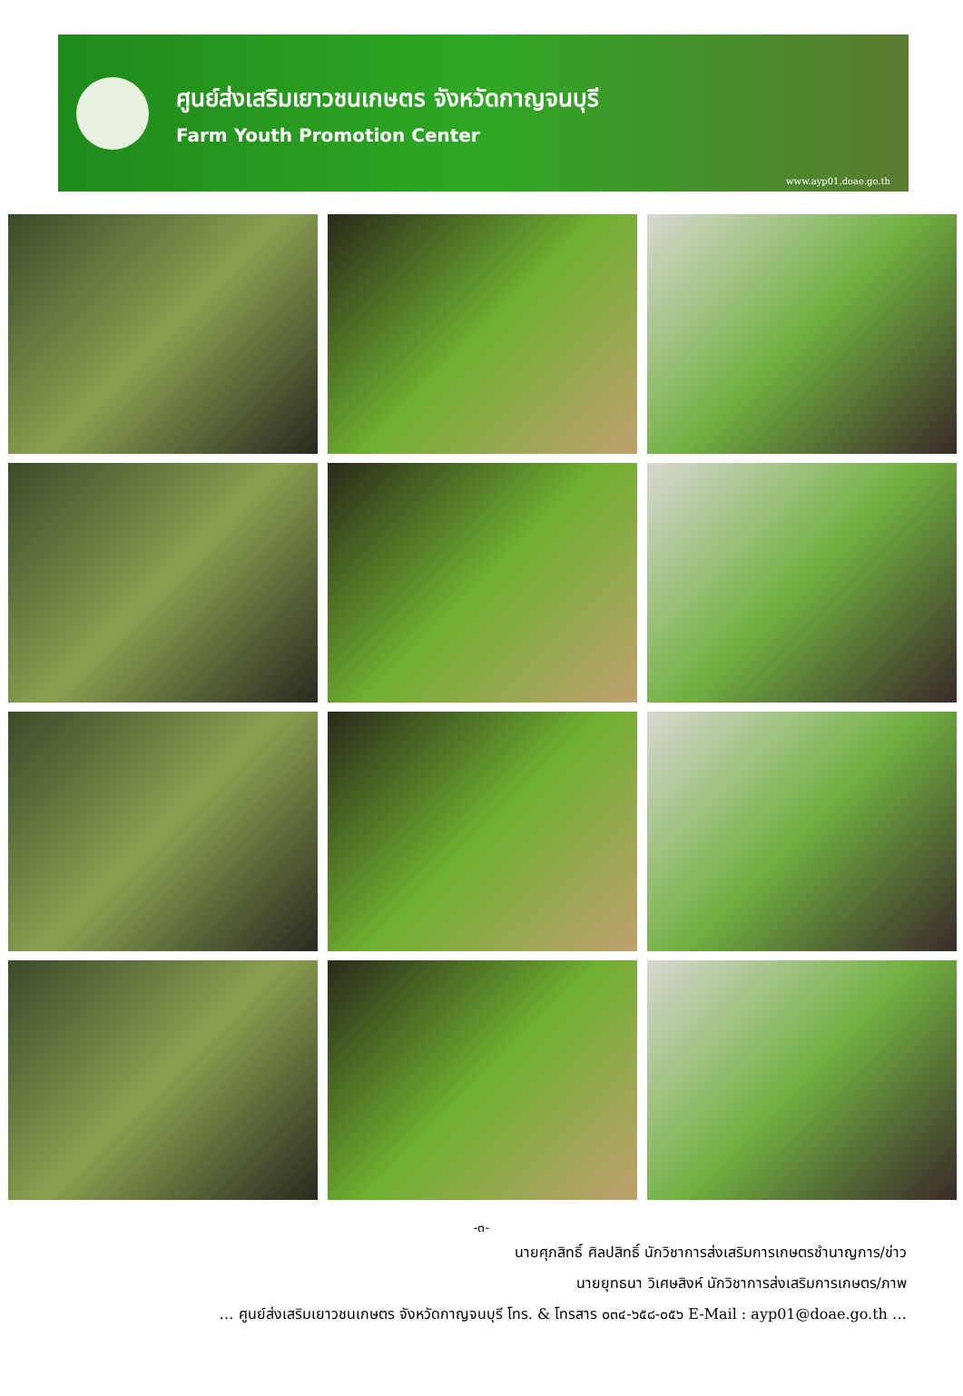ศูนย์ส่งเสริมเยาวชนเกษตร จังหวัดกาญจนบุรี
Farm Youth Promotion Center
www.ayp01.doae.go.th
-๓-
นายศุภสิทธิ์ ศิลปสิทธิ์ นักวิชาการส่งเสริมการเกษตรชำนาญการ/ข่าว
นายยุทธนา วิเศษสิงห์ นักวิชาการส่งเสริมการเกษตร/ภาพ
… ศูนย์ส่งเสริมเยาวชนเกษตร จังหวัดกาญจนบุรี โทร. & โทรสาร ๐๓๔-๖๕๘-๐๕๖ E-Mail : ayp01@doae.go.th …